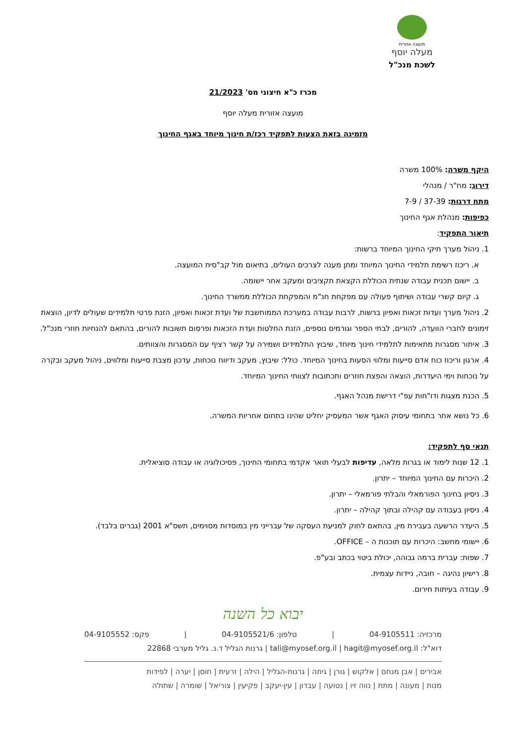מועצה אזורית
מעלה יוסף
לשכת מנכ"ל
מכרז כ"א חיצוני מס' 21/2023
מועצה אזורית מעלה יוסף
מזמינה בזאת הצעות לתפקיד רכז/ת חינוך מיוחד באגף החינוך
היקף משרה: 100% משרה
דירוג: מח"ר / מנהלי
מתח דרגות: 37-39 / 7-9
כפיפות: מנהלת אגף החינוך
תיאור התפקיד:
1. ניהול מערך תיקי החינוך המיוחד ברשות:
א. ריכוז רשימת תלמידי החינוך המיוחד ומתן מענה לצרכים העולים, בתיאום מול קב"סית המועצה.
ב. יישום תכנית עבודה שנתית הכוללת הקצאת תקציבים ומעקב אחר יישומה.
ג. קיום קשרי עבודה ושיתוף פעולה עם מפקחת חנ"מ והמפקחת הכוללת ממשרד החינוך.
2. ניהול מערך ועדות זכאות ואפיון ברשות, לרבות עבודה במערכת הממוחשבת של ועדת זכאות ואפיון, הזנת פרטי תלמידים שעולים לדיון, הוצאת זימונים לחברי הוועדה, להורים, לבתי הספר וגורמים נוספים, הזנת החלטות ועדת הזכאות ופרסום תשובות להורים, בהתאם להנחיות חוזרי מנכ"ל.
3. איתור מסגרות מתאימות לתלמידי חינוך מיוחד, שיבוץ התלמידים ושמירה על קשר רציף עם המסגרות והצוותים.
4. ארגון וריכוז כוח אדם סייעות ומלווי הסעות בחינוך המיוחד. כולל: שיבוץ, מעקב ודיווח נוכחות, עדכון מצבת סייעות ומלווים, ניהול מעקב ובקרה על נוכחות וימי היעדרות, הוצאה והפצת חוזרים ותכתובות לצוותי החינוך המיוחד.
5. הכנת מצגות ודו"חות עפ"י דרישת מנהל האגף.
6. כל נושא אחר בתחומי עיסוק האגף אשר המעסיק יחליט שהינו בתחום אחריות המשרה.
תנאי סף לתפקיד:
1. 12 שנות לימוד או בגרות מלאה, עדיפות לבעלי תואר אקדמי בתחומי החינוך, פסיכולוגיה או עבודה סוציאלית.
2. היכרות עם החינוך המיוחד – יתרון.
3. ניסיון בחינוך הפורמאלי והבלתי פורמאלי – יתרון.
4. ניסיון בעבודה עם קהילה ובתוך קהילה – יתרון.
5. היעדר הרשעה בעבירת מין, בהתאם לחוק למניעת העסקה של עברייני מין במוסדות מסוימים, תשס"א 2001 (גברים בלבד).
6. יישומי מחשב: היכרות עם תוכנות ה – OFFICE.
7. שפות: עברית ברמה גבוהה, יכולת ביטוי בכתב ובע"פ.
8. רישיון נהיגה – חובה, ניידות עצמית.
9. עבודה בעיתות חירום.
יבוא כל השנה
מרכזיה: 04-9105511 | טלפון: 04-9105521/6 | פקס: 04-9105552
דוא"ל: tali@myosef.org.il | hagit@myosef.org.il | גרנות הגליל ד.נ. גליל מערבי 22868
אבירים | אבן מנחם | אלקוש | גורן | גיתה | גרנות-הגליל | הילה | זרעית | חוסן | יערה | לפידות
מנות | מעונה | מתת | נווה זיו | נטועה | עבדון | עין-יעקב | פקיעין | צוריאל | שומרה | שתולה